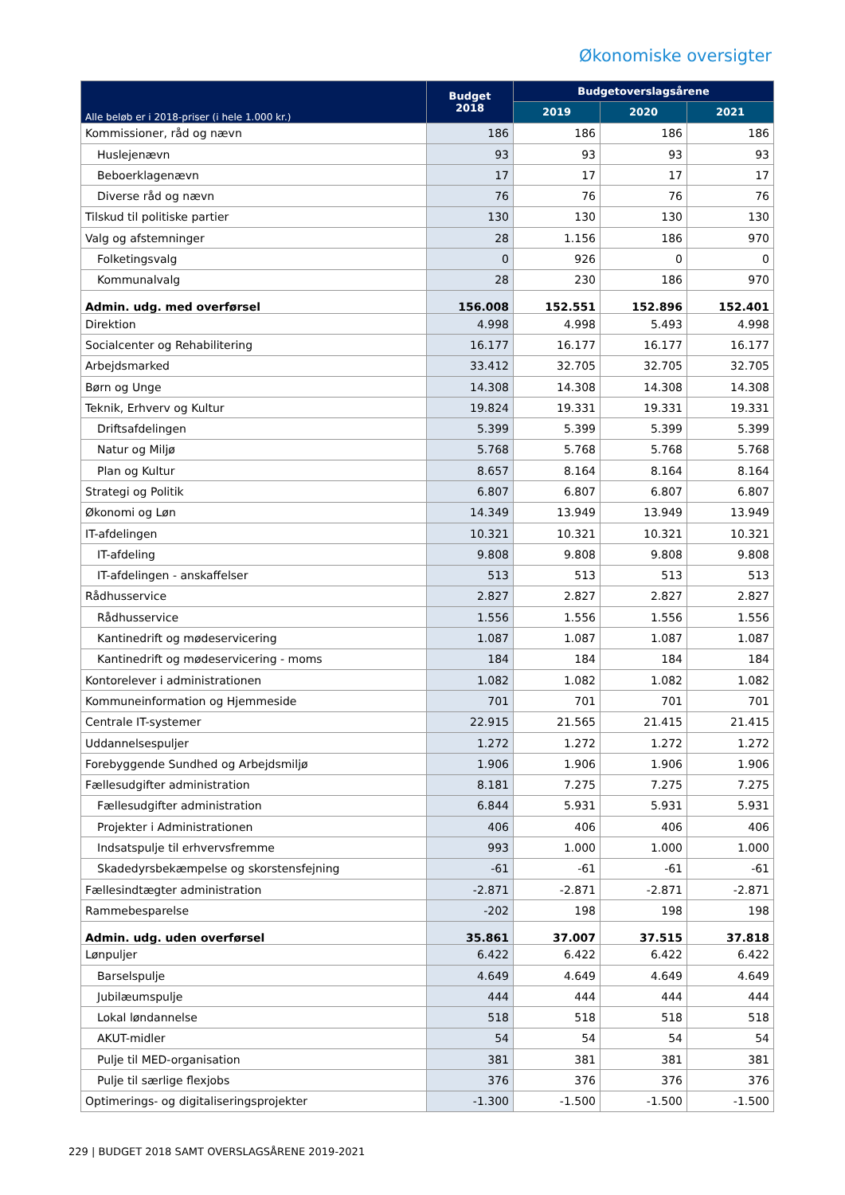Økonomiske oversigter
| Alle beløb er i 2018-priser (i hele 1.000 kr.) | Budget 2018 | Budgetoverslagsårene | | |
| --- | --- | --- | --- | --- |
| | | 2019 | 2020 | 2021 |
| Kommissioner, råd og nævn | 186 | 186 | 186 | 186 |
| Huslejenævn | 93 | 93 | 93 | 93 |
| Beboerklagenævn | 17 | 17 | 17 | 17 |
| Diverse råd og nævn | 76 | 76 | 76 | 76 |
| Tilskud til politiske partier | 130 | 130 | 130 | 130 |
| Valg og afstemninger | 28 | 1.156 | 186 | 970 |
| Folketingsvalg | 0 | 926 | 0 | 0 |
| Kommunalvalg | 28 | 230 | 186 | 970 |
| Admin. udg. med overførsel | 156.008 | 152.551 | 152.896 | 152.401 |
| Direktion | 4.998 | 4.998 | 5.493 | 4.998 |
| Socialcenter og Rehabilitering | 16.177 | 16.177 | 16.177 | 16.177 |
| Arbejdsmarked | 33.412 | 32.705 | 32.705 | 32.705 |
| Børn og Unge | 14.308 | 14.308 | 14.308 | 14.308 |
| Teknik, Erhverv og Kultur | 19.824 | 19.331 | 19.331 | 19.331 |
| Driftsafdelingen | 5.399 | 5.399 | 5.399 | 5.399 |
| Natur og Miljø | 5.768 | 5.768 | 5.768 | 5.768 |
| Plan og Kultur | 8.657 | 8.164 | 8.164 | 8.164 |
| Strategi og Politik | 6.807 | 6.807 | 6.807 | 6.807 |
| Økonomi og Løn | 14.349 | 13.949 | 13.949 | 13.949 |
| IT-afdelingen | 10.321 | 10.321 | 10.321 | 10.321 |
| IT-afdeling | 9.808 | 9.808 | 9.808 | 9.808 |
| IT-afdelingen - anskaffelser | 513 | 513 | 513 | 513 |
| Rådhusservice | 2.827 | 2.827 | 2.827 | 2.827 |
| Rådhusservice | 1.556 | 1.556 | 1.556 | 1.556 |
| Kantinedrift og mødeservicering | 1.087 | 1.087 | 1.087 | 1.087 |
| Kantinedrift og mødeservicering - moms | 184 | 184 | 184 | 184 |
| Kontorelever i administrationen | 1.082 | 1.082 | 1.082 | 1.082 |
| Kommuneinformation og Hjemmeside | 701 | 701 | 701 | 701 |
| Centrale IT-systemer | 22.915 | 21.565 | 21.415 | 21.415 |
| Uddannelsespuljer | 1.272 | 1.272 | 1.272 | 1.272 |
| Forebyggende Sundhed og Arbejdsmiljø | 1.906 | 1.906 | 1.906 | 1.906 |
| Fællesudgifter administration | 8.181 | 7.275 | 7.275 | 7.275 |
| Fællesudgifter administration | 6.844 | 5.931 | 5.931 | 5.931 |
| Projekter i Administrationen | 406 | 406 | 406 | 406 |
| Indsatspulje til erhvervsfremme | 993 | 1.000 | 1.000 | 1.000 |
| Skadedyrsbekæmpelse og skorstensfejning | -61 | -61 | -61 | -61 |
| Fællesindtægter administration | -2.871 | -2.871 | -2.871 | -2.871 |
| Rammebesparelse | -202 | 198 | 198 | 198 |
| Admin. udg. uden overførsel | 35.861 | 37.007 | 37.515 | 37.818 |
| Lønpuljer | 6.422 | 6.422 | 6.422 | 6.422 |
| Barselspulje | 4.649 | 4.649 | 4.649 | 4.649 |
| Jubilæumspulje | 444 | 444 | 444 | 444 |
| Lokal løndannelse | 518 | 518 | 518 | 518 |
| AKUT-midler | 54 | 54 | 54 | 54 |
| Pulje til MED-organisation | 381 | 381 | 381 | 381 |
| Pulje til særlige flexjobs | 376 | 376 | 376 | 376 |
| Optimerings- og digitaliseringsprojekter | -1.300 | -1.500 | -1.500 | -1.500 |
229 | BUDGET 2018 SAMT OVERSLAGSÅRENE 2019-2021